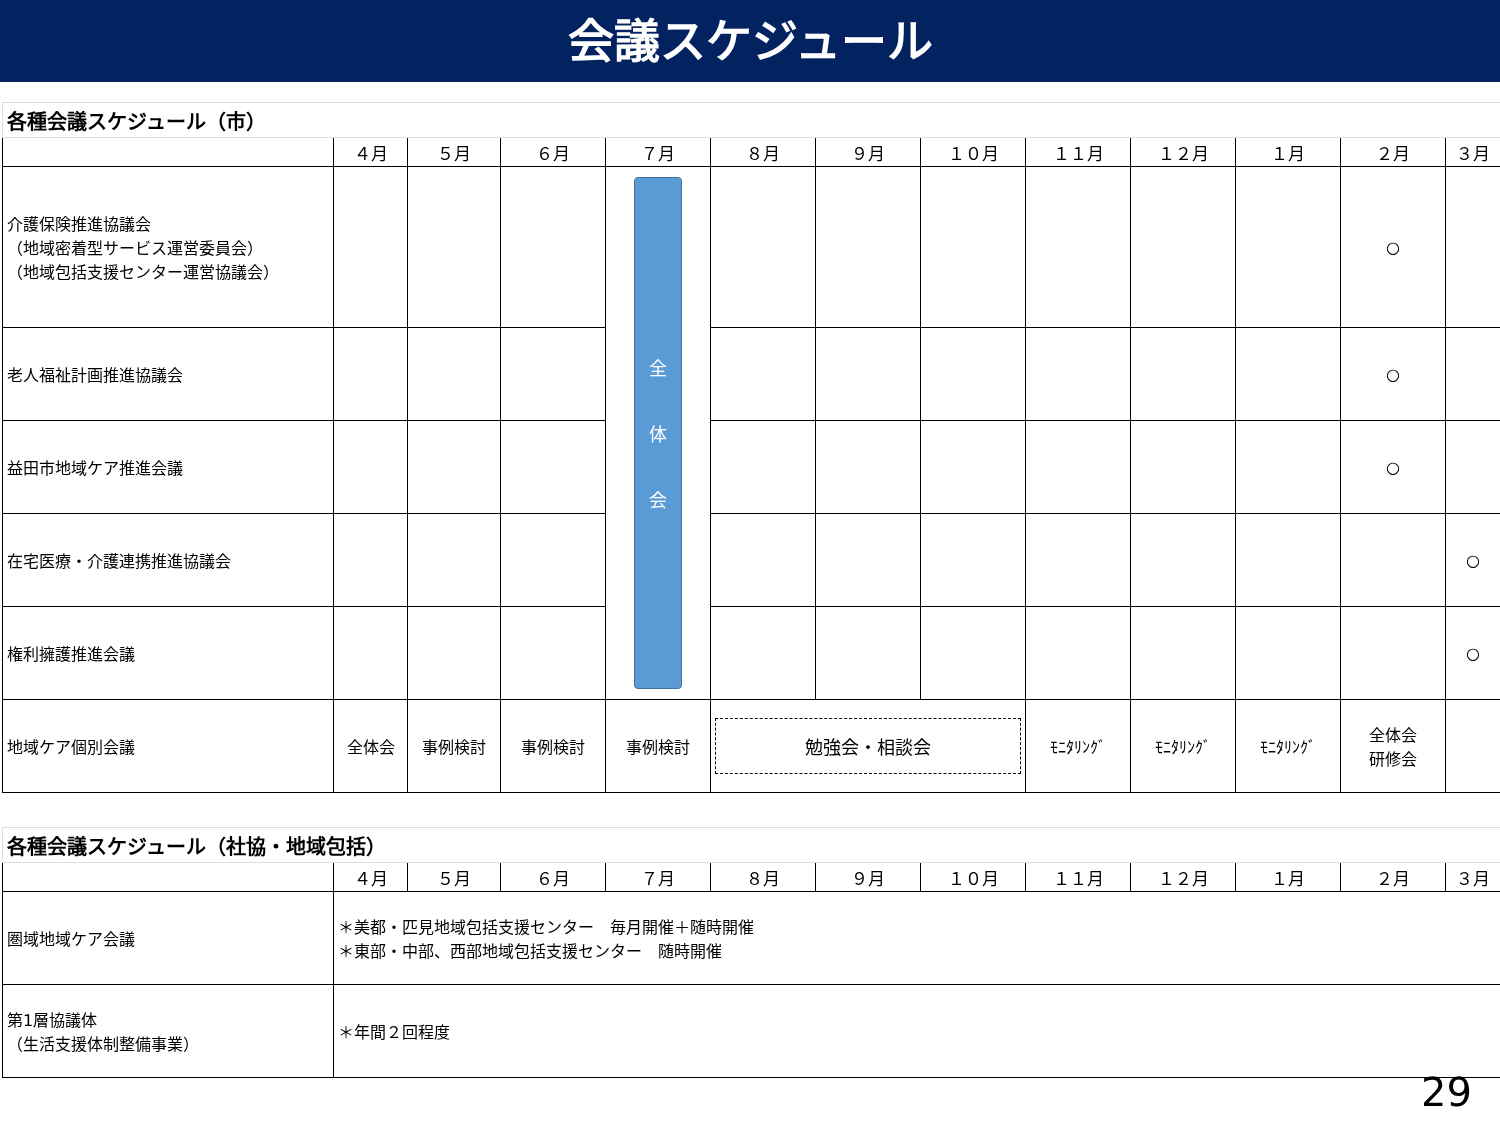会議スケジュール
| 各種会議スケジュール（市） | | | | | | | | | | | | |
| | ４月 | ５月 | ６月 | ７月 | ８月 | ９月 | １０月 | １１月 | １２月 | １月 | ２月 | ３月 |
| 介護保険推進協議会 （地域密着型サービス運営委員会） （地域包括支援センター運営協議会） | | | | 全 体 会 | | | | | | | ○ | |
| 老人福祉計画推進協議会 | | | | | | | | | | | ○ | |
| 益田市地域ケア推進会議 | | | | | | | | | | | ○ | |
| 在宅医療・介護連携推進協議会 | | | | | | | | | | | | ○ |
| 権利擁護推進会議 | | | | | | | | | | | | ○ |
| 地域ケア個別会議 | 全体会 | 事例検討 | 事例検討 | 事例検討 | 勉強会・相談会 | | | ﾓﾆﾀﾘﾝｸﾞ | ﾓﾆﾀﾘﾝｸﾞ | ﾓﾆﾀﾘﾝｸﾞ | 全体会 研修会 | |
| 各種会議スケジュール（社協・地域包括） | | | | | | | | | | | | |
| | ４月 | ５月 | ６月 | ７月 | ８月 | ９月 | １０月 | １１月 | １２月 | １月 | ２月 | ３月 |
| 圏域地域ケア会議 | ＊美都・匹見地域包括支援センター 毎月開催＋随時開催 ＊東部・中部、西部地域包括支援センター 随時開催 | | | | | | | | | | | |
| 第1層協議体 （生活支援体制整備事業） | ＊年間２回程度 | | | | | | | | | | | |
29